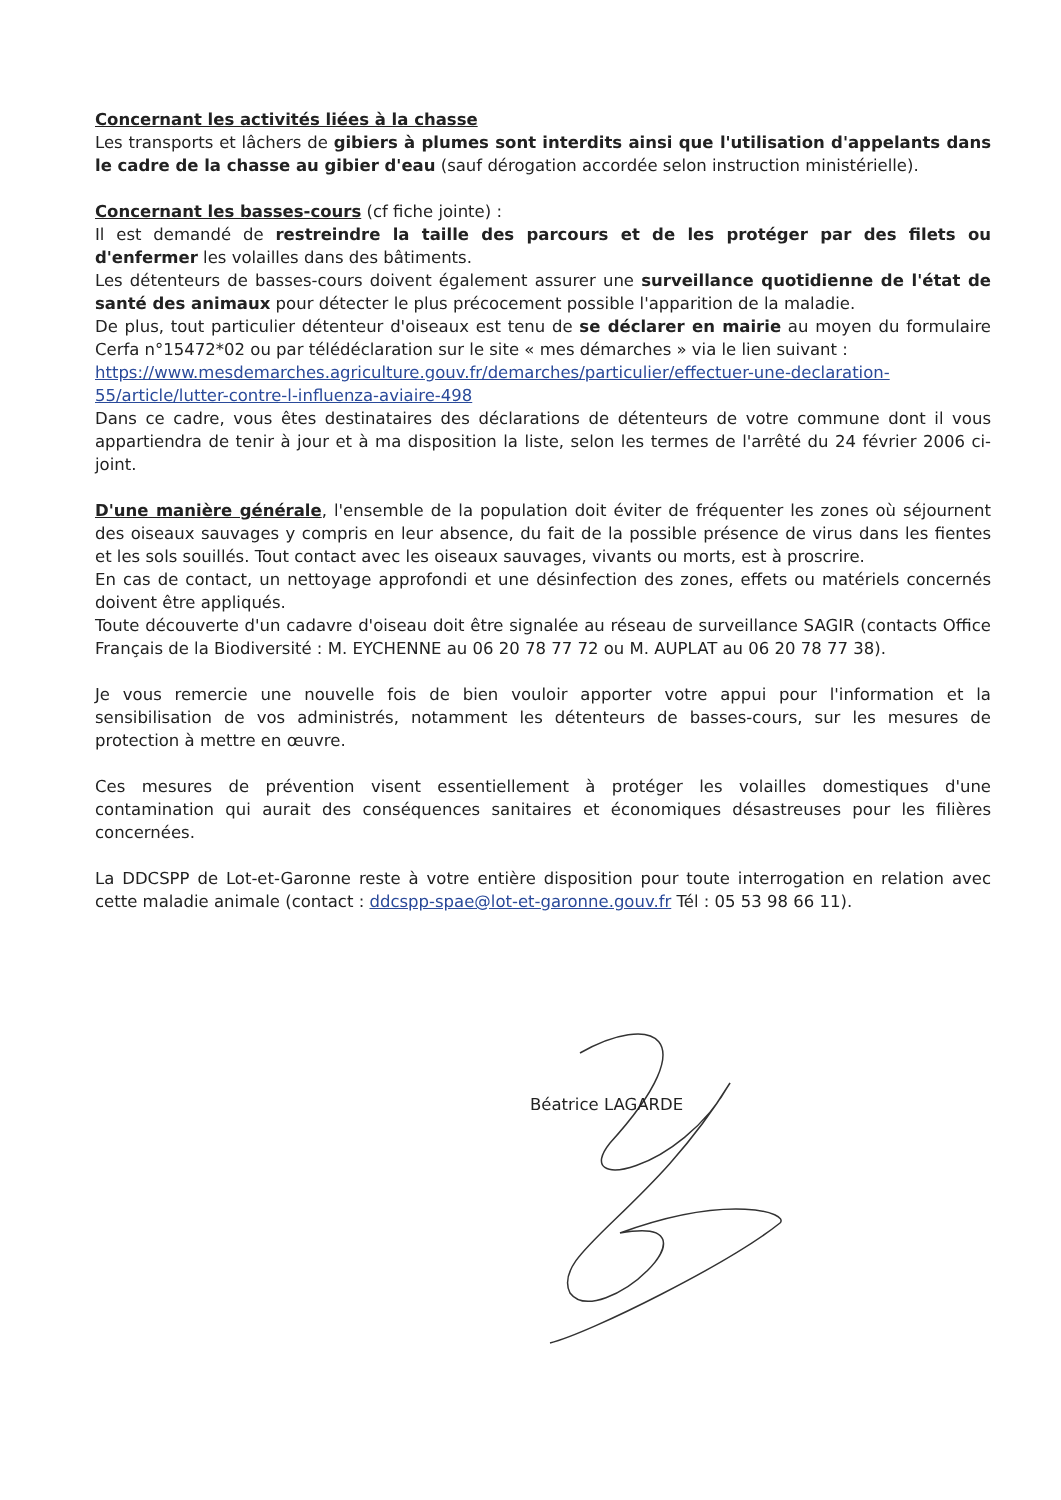Concernant les activités liées à la chasse
Les transports et lâchers de gibiers à plumes sont interdits ainsi que l'utilisation d'appelants dans le cadre de la chasse au gibier d'eau (sauf dérogation accordée selon instruction ministérielle).
Concernant les basses-cours (cf fiche jointe) :
Il est demandé de restreindre la taille des parcours et de les protéger par des filets ou d'enfermer les volailles dans des bâtiments.
Les détenteurs de basses-cours doivent également assurer une surveillance quotidienne de l'état de santé des animaux pour détecter le plus précocement possible l'apparition de la maladie.
De plus, tout particulier détenteur d'oiseaux est tenu de se déclarer en mairie au moyen du formulaire Cerfa n°15472*02 ou par télédéclaration sur le site « mes démarches » via le lien suivant :
https://www.mesdemarches.agriculture.gouv.fr/demarches/particulier/effectuer-une-declaration-55/article/lutter-contre-l-influenza-aviaire-498
Dans ce cadre, vous êtes destinataires des déclarations de détenteurs de votre commune dont il vous appartiendra de tenir à jour et à ma disposition la liste, selon les termes de l'arrêté du 24 février 2006 ci-joint.
D'une manière générale, l'ensemble de la population doit éviter de fréquenter les zones où séjournent des oiseaux sauvages y compris en leur absence, du fait de la possible présence de virus dans les fientes et les sols souillés. Tout contact avec les oiseaux sauvages, vivants ou morts, est à proscrire.
En cas de contact, un nettoyage approfondi et une désinfection des zones, effets ou matériels concernés doivent être appliqués.
Toute découverte d'un cadavre d'oiseau doit être signalée au réseau de surveillance SAGIR (contacts Office Français de la Biodiversité : M. EYCHENNE au 06 20 78 77 72 ou M. AUPLAT au 06 20 78 77 38).
Je vous remercie une nouvelle fois de bien vouloir apporter votre appui pour l'information et la sensibilisation de vos administrés, notamment les détenteurs de basses-cours, sur les mesures de protection à mettre en œuvre.
Ces mesures de prévention visent essentiellement à protéger les volailles domestiques d'une contamination qui aurait des conséquences sanitaires et économiques désastreuses pour les filières concernées.
La DDCSPP de Lot-et-Garonne reste à votre entière disposition pour toute interrogation en relation avec cette maladie animale (contact : ddcspp-spae@lot-et-garonne.gouv.fr Tél : 05 53 98 66 11).
Béatrice LAGARDE